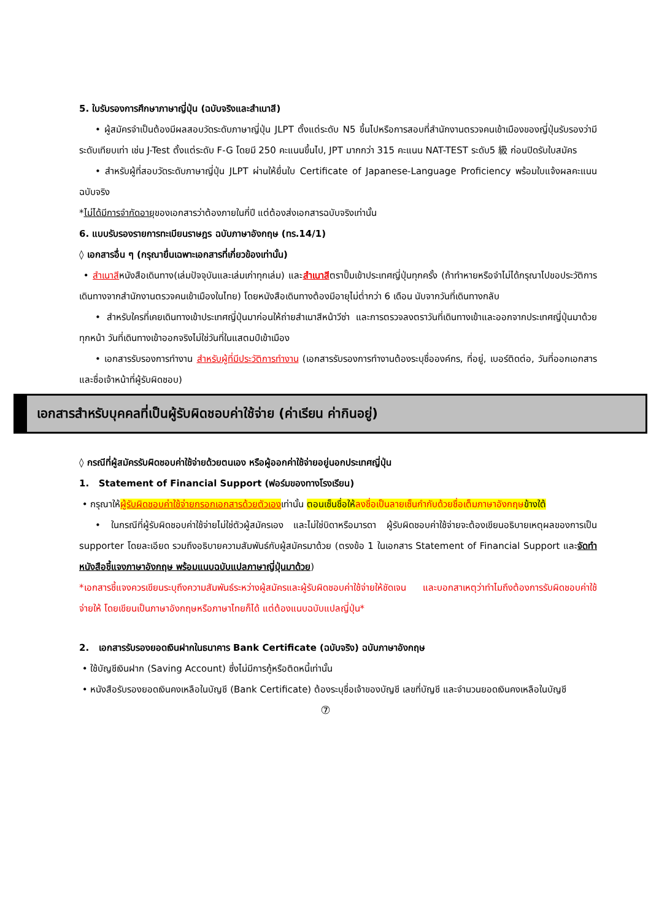5. ใบรับรองการศึกษาภาษาญี่ปุ่น (ฉบับจริงและสำเนาสี)
• ผู้สมัครจำเป็นต้องมีผลสอบวัดระดับภาษาญี่ปุ่น JLPT ตั้งแต่ระดับ N5 ขึ้นไปหรือการสอบที่สำนักงานตรวจคนเข้าเมืองของญี่ปุ่นรับรองว่ามีระดับเทียบเท่า เช่น J-Test ตั้งแต่ระดับ F-G โดยมี 250 คะแนนขึ้นไป, JPT มากกว่า 315 คะแนน NAT-TEST ระดับ5 級 ก่อนปิดรับใบสมัคร
• สำหรับผู้ที่สอบวัดระดับภาษาญี่ปุ่น JLPT ผ่านให้ยื่นใบ Certificate of Japanese-Language Proficiency พร้อมใบแจ้งผลคะแนนฉบับจริง
*ไม่ได้มีการจำกัดอายุของเอกสารว่าต้องภายในกี่ปี แต่ต้องส่งเอกสารฉบับจริงเท่านั้น
6. แบบรับรองรายการทะเบียนราษฎร ฉบับภาษาอังกฤษ (ทร.14/1)
◊ เอกสารอื่น ๆ (กรุณายื่นเฉพาะเอกสารที่เกี่ยวข้องเท่านั้น)
• สำเนาสีหนังสือเดินทาง(เล่มปัจจุบันและเล่มเก่าทุกเล่ม) และสำเนาสีตราปั๊มเข้าประเทศญี่ปุ่นทุกครั้ง (ถ้าทำหายหรือจำไม่ได้กรุณาไปขอประวัติการเดินทางจากสำนักงานตรวจคนเข้าเมืองในไทย) โดยหนังสือเดินทางต้องมีอายุไม่ต่ำกว่า 6 เดือน นับจากวันที่เดินทางกลับ
• สำหรับใครที่เคยเดินทางเข้าประเทศญี่ปุ่นมาก่อนให้ถ่ายสำเนาสีหน้าวีซ่า และการตรวจลงตราวันที่เดินทางเข้าและออกจากประเทศญี่ปุ่นมาด้วยทุกหน้า วันที่เดินทางเข้าออกจริงไม่ใช่วันที่ในแสตมป์เข้าเมือง
• เอกสารรับรองการทำงาน สำหรับผู้ที่มีประวัติการทำงาน (เอกสารรับรองการทำงานต้องระบุชื่อองค์กร, ที่อยู่, เบอร์ติดต่อ, วันที่ออกเอกสารและชื่อเจ้าหน้าที่ผู้รับผิดชอบ)
เอกสารสำหรับบุคคลที่เป็นผู้รับผิดชอบค่าใช้จ่าย (ค่าเรียน ค่ากินอยู่)
◊ กรณีที่ผู้สมัครรับผิดชอบค่าใช้จ่ายด้วยตนเอง หรือผู้ออกค่าใช้จ่ายอยู่นอกประเทศญี่ปุ่น
1. Statement of Financial Support (ฟอร์มของทางโรงเรียน)
• กรุณาให้ผู้รับผิดชอบค่าใช้จ่ายกรอกเอกสารด้วยตัวเองเท่านั้น ตอนเซ็นชื่อให้ลงชื่อเป็นลายเซ็นกำกับด้วยชื่อเต็มภาษาอังกฤษข้างใต้
• ในกรณีที่ผู้รับผิดชอบค่าใช้จ่ายไม่ใช่ตัวผู้สมัครเอง และไม่ใช่บิดาหรือมารดา ผู้รับผิดชอบค่าใช้จ่ายจะต้องเขียนอธิบายเหตุผลของการเป็น supporter โดยละเอียด รวมถึงอธิบายความสัมพันธ์กับผู้สมัครมาด้วย (ตรงข้อ 1 ในเอกสาร Statement of Financial Support และจัดทำหนังสือชี้แจงภาษาอังกฤษ พร้อมแนบฉบับแปลภาษาญี่ปุ่นมาด้วย)
*เอกสารชี้แจงควรเขียนระบุถึงความสัมพันธ์ระหว่างผู้สมัครและผู้รับผิดชอบค่าใช้จ่ายให้ชัดเจน และบอกสาเหตุว่าทำไมถึงต้องการรับผิดชอบค่าใช้จ่ายให้ โดยเขียนเป็นภาษาอังกฤษหรือภาษาไทยก็ได้ แต่ต้องแนบฉบับแปลญี่ปุ่น*
2. เอกสารรับรองยอดเงินฝากในธนาคาร Bank Certificate (ฉบับจริง) ฉบับภาษาอังกฤษ
• ใช้บัญชีเงินฝาก (Saving Account) ซึ่งไม่มีการกู้หรือติดหนี้เท่านั้น
• หนังสือรับรองยอดเงินคงเหลือในบัญชี (Bank Certificate) ต้องระบุชื่อเจ้าของบัญชี เลขที่บัญชี และจำนวนยอดเงินคงเหลือในบัญชี
⑦